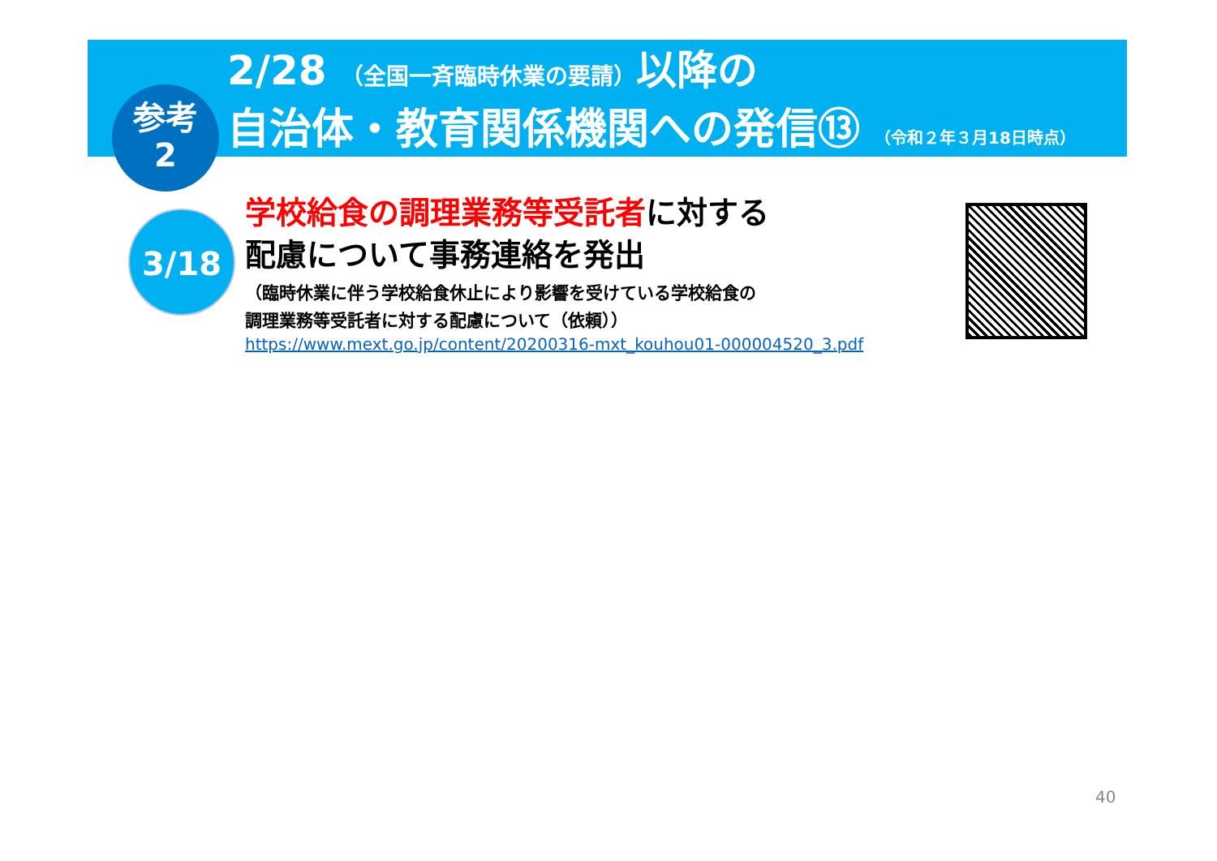2/28 （全国一斉臨時休業の要請）以降の
自治体・教育関係機関への発信⑬ （令和２年３月18日時点）
参考
2
3/18
学校給食の調理業務等受託者に対する
配慮について事務連絡を発出
（臨時休業に伴う学校給食休止により影響を受けている学校給食の
調理業務等受託者に対する配慮について（依頼））
https://www.mext.go.jp/content/20200316-mxt_kouhou01-000004520_3.pdf
40